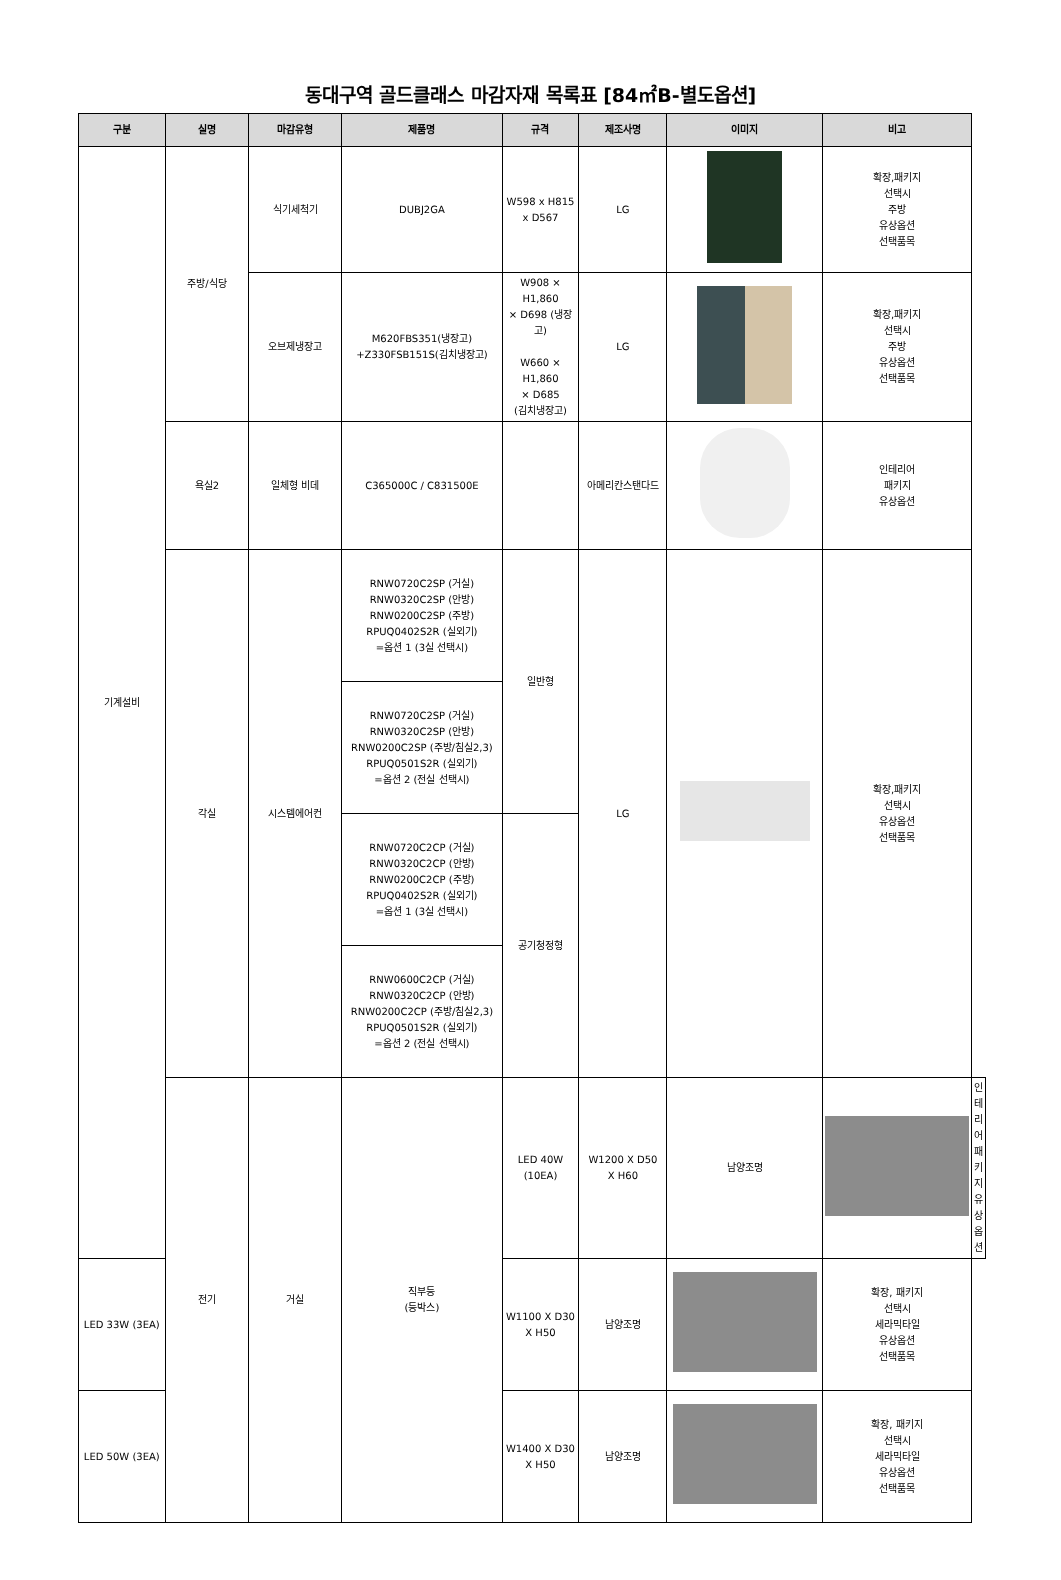동대구역 골드클래스 마감자재 목록표 [84㎡B-별도옵션]
| 구분 | 실명 | 마감유형 | 제품명 | 규격 | 제조사명 | 이미지 | 비고 | |
| --- | --- | --- | --- | --- | --- | --- | --- | --- |
| 기계설비 | 주방/식당 | 식기세척기 | DUBJ2GA | W598 x H815 x D567 | LG | | 확장,패키지 선택시 주방 유상옵션 선택품목 | |
| | | 오브제냉장고 | M620FBS351(냉장고) +Z330FSB151S(김치냉장고) | W908 × H1,860 × D698 (냉장고) W660 × H1,860 × D685 (김치냉장고) | LG | | 확장,패키지 선택시 주방 유상옵션 선택품목 | |
| | 욕실2 | 일체형 비데 | C365000C / C831500E | | 아메리칸스탠다드 | | 인테리어 패키지 유상옵션 | |
| | 각실 | 시스템에어컨 | RNW0720C2SP (거실) RNW0320C2SP (안방) RNW0200C2SP (주방) RPUQ0402S2R (실외기) =옵션 1 (3실 선택시) | 일반형 | LG | | 확장,패키지 선택시 유상옵션 선택품목 | |
| | | | RNW0720C2SP (거실) RNW0320C2SP (안방) RNW0200C2SP (주방/침실2,3) RPUQ0501S2R (실외기) =옵션 2 (전실 선택시) | | | | | |
| | | | RNW0720C2CP (거실) RNW0320C2CP (안방) RNW0200C2CP (주방) RPUQ0402S2R (실외기) =옵션 1 (3실 선택시) | 공기청정형 | | | | |
| | | | RNW0600C2CP (거실) RNW0320C2CP (안방) RNW0200C2CP (주방/침실2,3) RPUQ0501S2R (실외기) =옵션 2 (전실 선택시) | | | | | |
| | 전기 | 거실 | 직부등 (등박스) | LED 40W (10EA) | W1200 X D50 X H60 | 남양조명 | | 인테리어 패키지 유상옵션 |
| LED 33W (3EA) | | | | W1100 X D30 X H50 | 남양조명 | | 확장, 패키지 선택시 세라믹타일 유상옵션 선택품목 | |
| LED 50W (3EA) | | | | W1400 X D30 X H50 | 남양조명 | | 확장, 패키지 선택시 세라믹타일 유상옵션 선택품목 | |